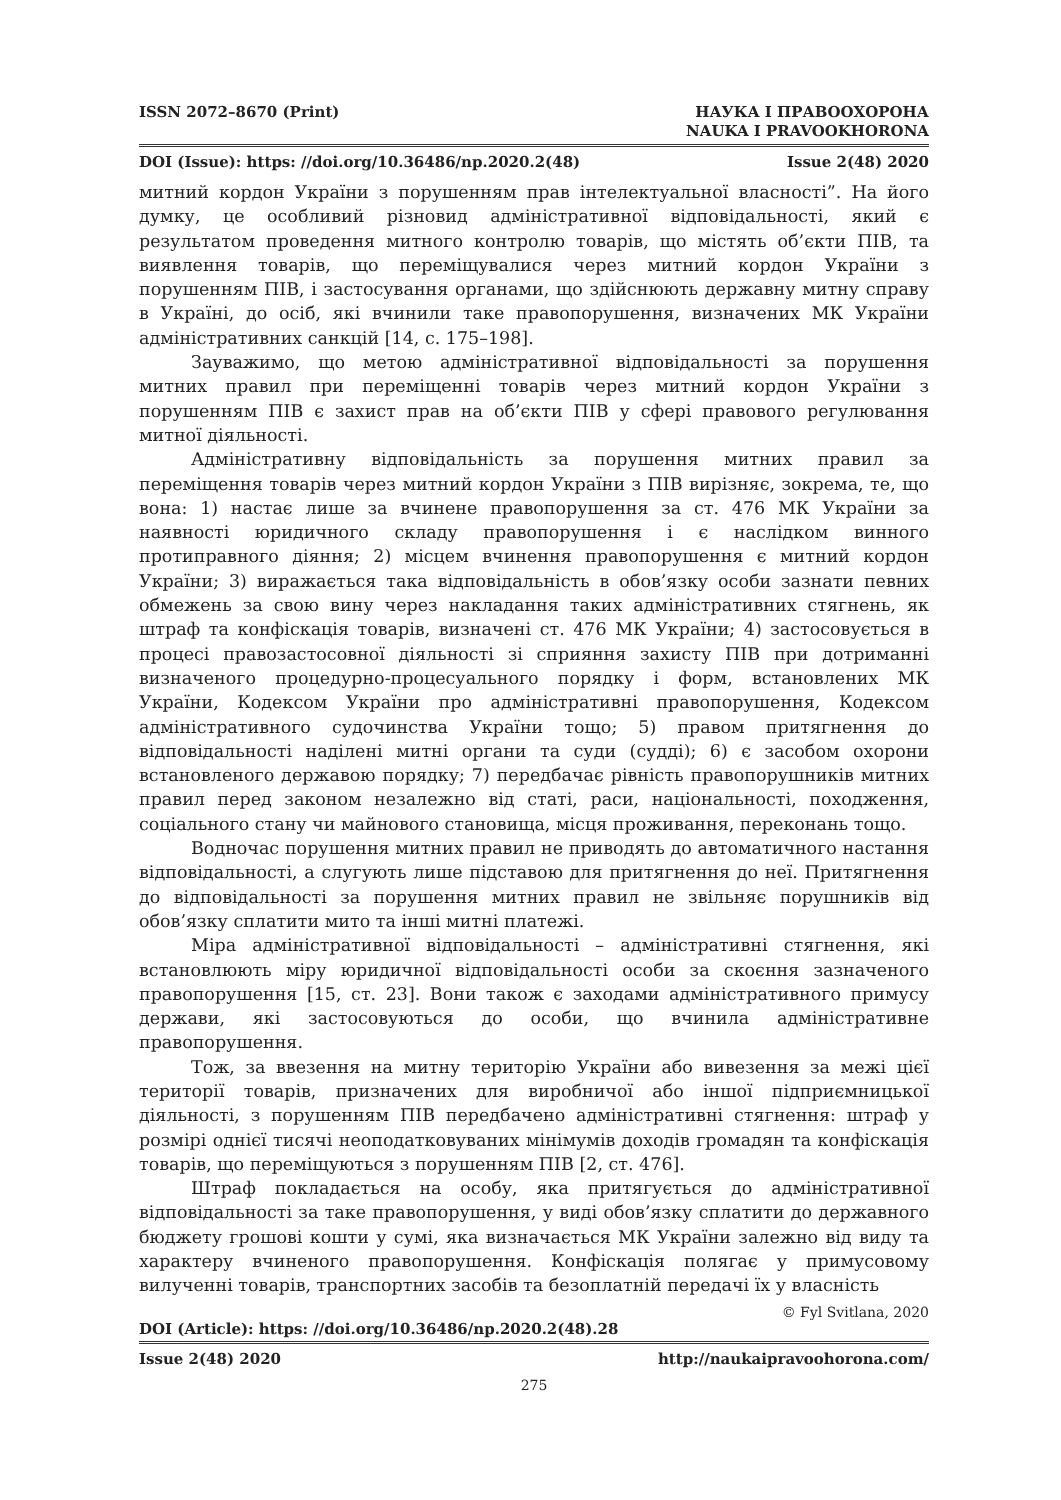ISSN 2072–8670 (Print) НАУКА І ПРАВООХОРОНА
NAUKA I PRAVOOKHORONA
DOI (Issue): https: //doi.org/10.36486/np.2020.2(48) Issue 2(48) 2020
митний кордон України з порушенням прав інтелектуальної власності”. На його думку, це особливий різновид адміністративної відповідальності, який є результатом проведення митного контролю товарів, що містять об’єкти ПІВ, та виявлення товарів, що переміщувалися через митний кордон України з порушенням ПІВ, і застосування органами, що здійснюють державну митну справу в Україні, до осіб, які вчинили таке правопорушення, визначених МК України адміністративних санкцій [14, с. 175–198].
Зауважимо, що метою адміністративної відповідальності за порушення митних правил при переміщенні товарів через митний кордон України з порушенням ПІВ є захист прав на об’єкти ПІВ у сфері правового регулювання митної діяльності.
Адміністративну відповідальність за порушення митних правил за переміщення товарів через митний кордон України з ПІВ вирізняє, зокрема, те, що вона: 1) настає лише за вчинене правопорушення за ст. 476 МК України за наявності юридичного складу правопорушення і є наслідком винного протиправного діяння; 2) місцем вчинення правопорушення є митний кордон України; 3) виражається така відповідальність в обов’язку особи зазнати певних обмежень за свою вину через накладання таких адміністративних стягнень, як штраф та конфіскація товарів, визначені ст. 476 МК України; 4) застосовується в процесі правозастосовної діяльності зі сприяння захисту ПІВ при дотриманні визначеного процедурно-процесуального порядку і форм, встановлених МК України, Кодексом України про адміністративні правопорушення, Кодексом адміністративного судочинства України тощо; 5) правом притягнення до відповідальності наділені митні органи та суди (судді); 6) є засобом охорони встановленого державою порядку; 7) передбачає рівність правопорушників митних правил перед законом незалежно від статі, раси, національності, походження, соціального стану чи майнового становища, місця проживання, переконань тощо.
Водночас порушення митних правил не приводять до автоматичного настання відповідальності, а слугують лише підставою для притягнення до неї. Притягнення до відповідальності за порушення митних правил не звільняє порушників від обов’язку сплатити мито та інші митні платежі.
Міра адміністративної відповідальності – адміністративні стягнення, які встановлюють міру юридичної відповідальності особи за скоєння зазначеного правопорушення [15, ст. 23]. Вони також є заходами адміністративного примусу держави, які застосовуються до особи, що вчинила адміністративне правопорушення.
Тож, за ввезення на митну територію України або вивезення за межі цієї території товарів, призначених для виробничої або іншої підприємницької діяльності, з порушенням ПІВ передбачено адміністративні стягнення: штраф у розмірі однієї тисячі неоподатковуваних мінімумів доходів громадян та конфіскація товарів, що переміщуються з порушенням ПІВ [2, ст. 476].
Штраф покладається на особу, яка притягується до адміністративної відповідальності за таке правопорушення, у виді обов’язку сплатити до державного бюджету грошові кошти у сумі, яка визначається МК України залежно від виду та характеру вчиненого правопорушення. Конфіскація полягає у примусовому вилученні товарів, транспортних засобів та безоплатній передачі їх у власність
© Fyl Svitlana, 2020
DOI (Article): https: //doi.org/10.36486/np.2020.2(48).28
Issue 2(48) 2020 http://naukaipravoohorona.com/
275